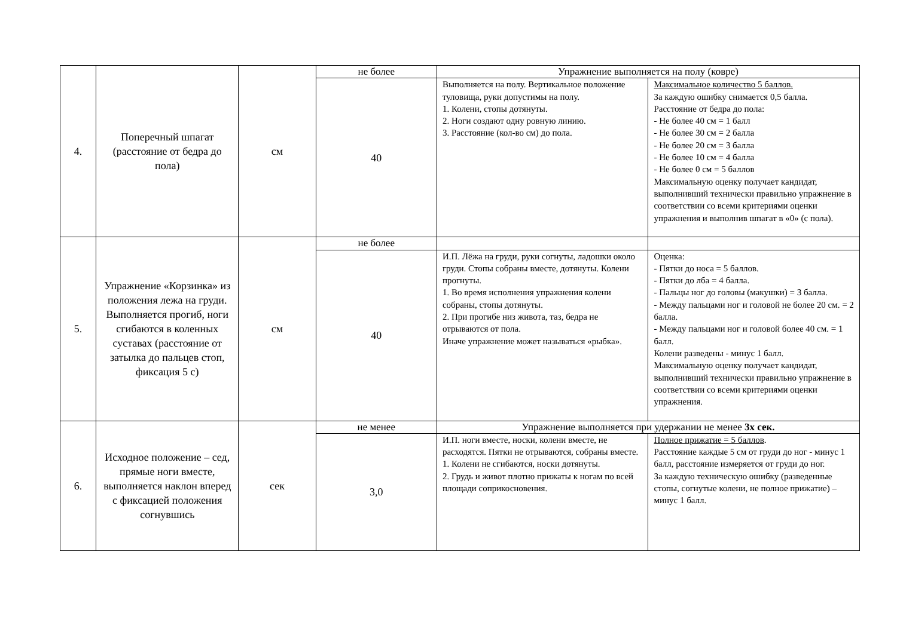| 4. | Поперечный шпагат (расстояние от бедра до пола) | см | не более | Упражнение выполняется на полу (ковре) | |
| | | | 40 | Выполняется на полу. Вертикальное положение туловища, руки допустимы на полу. 1. Колени, стопы дотянуты. 2. Ноги создают одну ровную линию. 3. Расстояние (кол-во см) до пола. | Максимальное количество 5 баллов. За каждую ошибку снимается 0,5 балла. Расстояние от бедра до пола: - Не более 40 см = 1 балл - Не более 30 см = 2 балла - Не более 20 см = 3 балла - Не более 10 см = 4 балла - Не более 0 см = 5 баллов Максимальную оценку получает кандидат, выполнивший технически правильно упражнение в соответствии со всеми критериями оценки упражнения и выполнив шпагат в «0» (с пола). |
| 5. | Упражнение «Корзинка» из положения лежа на груди. Выполняется прогиб, ноги сгибаются в коленных суставах (расстояние от затылка до пальцев стоп, фиксация 5 с) | см | не более | | |
| | | | 40 | И.П. Лёжа на груди, руки согнуты, ладошки около груди. Стопы собраны вместе, дотянуты. Колени прогнуты. 1. Во время исполнения упражнения колени собраны, стопы дотянуты. 2. При прогибе низ живота, таз, бедра не отрываются от пола. Иначе упражнение может называться «рыбка». | Оценка: - Пятки до носа = 5 баллов. - Пятки до лба = 4 балла. - Пальцы ног до головы (макушки) = 3 балла. - Между пальцами ног и головой не более 20 см. = 2 балла. - Между пальцами ног и головой более 40 см. = 1 балл. Колени разведены - минус 1 балл. Максимальную оценку получает кандидат, выполнивший технически правильно упражнение в соответствии со всеми критериями оценки упражнения. |
| 6. | Исходное положение – сед, прямые ноги вместе, выполняется наклон вперед с фиксацией положения согнувшись | сек | не менее | Упражнение выполняется при удержании не менее 3х сек. | |
| | | | 3,0 | И.П. ноги вместе, носки, колени вместе, не расходятся. Пятки не отрываются, собраны вместе. 1. Колени не сгибаются, носки дотянуты. 2. Грудь и живот плотно прижаты к ногам по всей площади соприкосновения. | Полное прижатие = 5 баллов . Расстояние каждые 5 см от груди до ног - минус 1 балл, расстояние измеряется от груди до ног. За каждую техническую ошибку (разведенные стопы, согнутые колени, не полное прижатие) – минус 1 балл. |